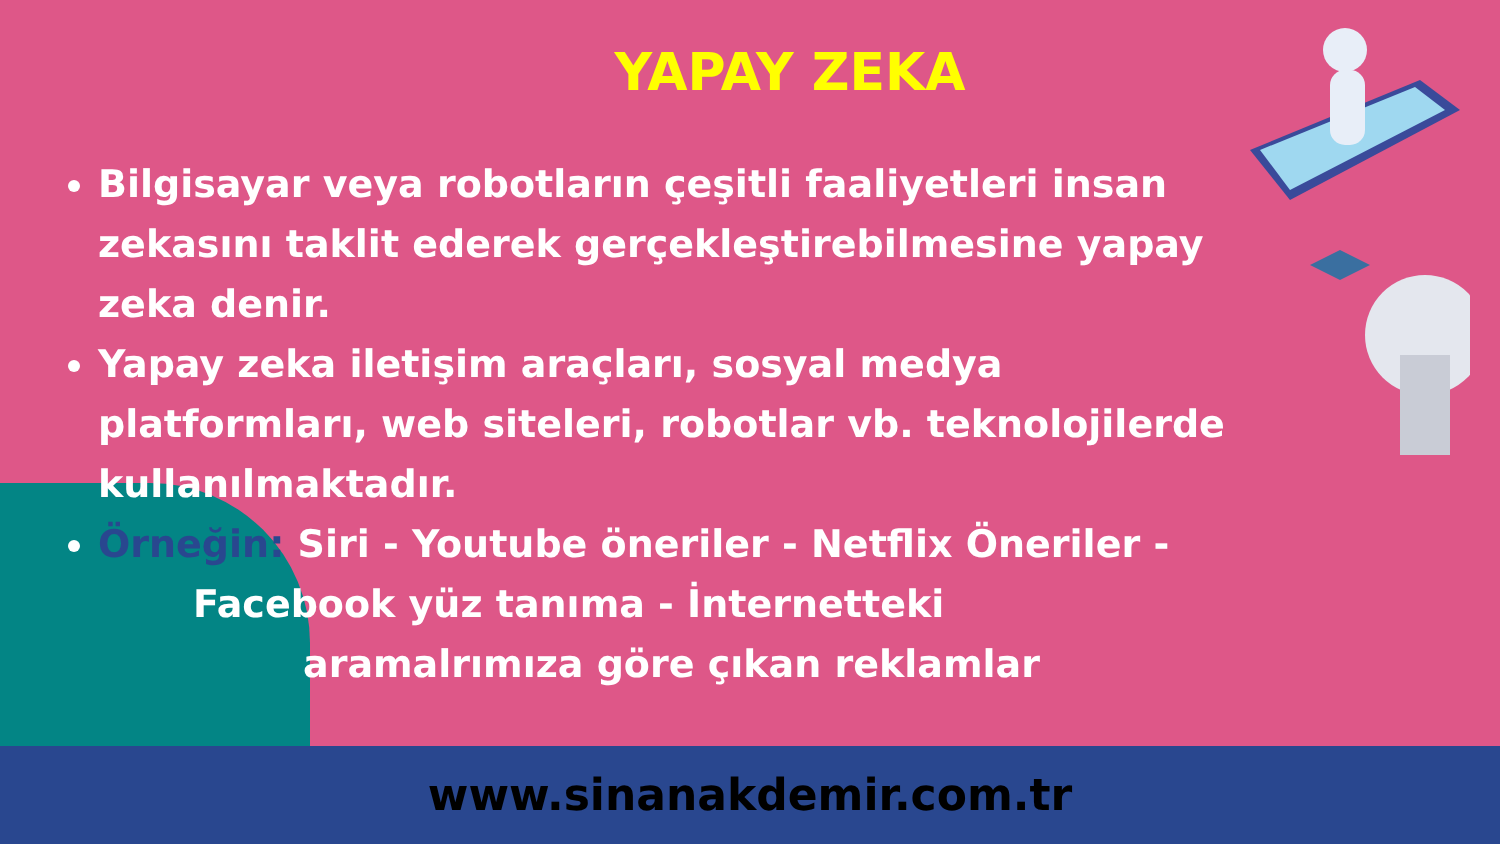YAPAY ZEKA
Bilgisayar veya robotların çeşitli faaliyetleri insan zekasını taklit ederek gerçekleştirebilmesine yapay zeka denir.
Yapay zeka iletişim araçları, sosyal medya platformları, web siteleri, robotlar vb. teknolojilerde kullanılmaktadır.
Örneğin: Siri - Youtube öneriler - Netflix Öneriler -
Facebook yüz tanıma - İnternetteki
aramalrımıza göre çıkan reklamlar
www.sinanakdemir.com.tr